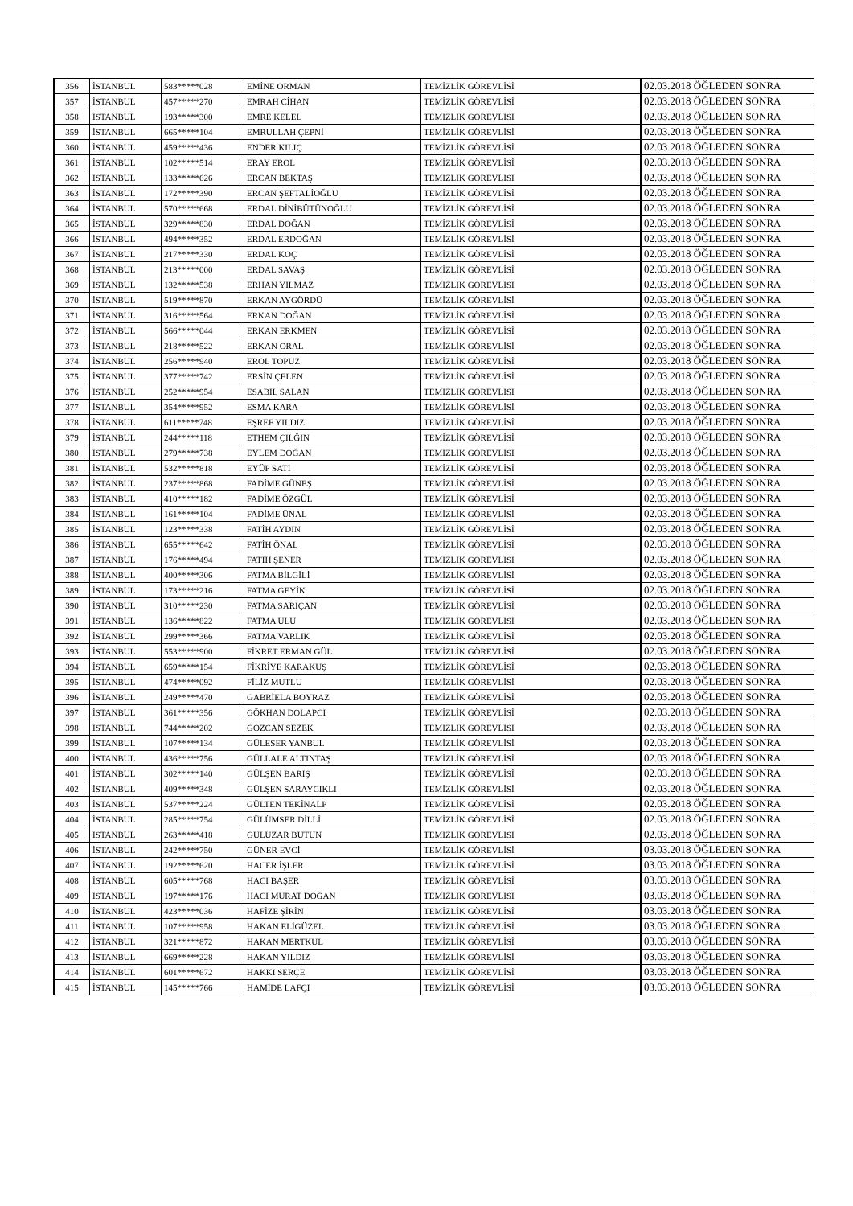| 356 | İSTANBUL | 583*****028 | EMİNE ORMAN | TEMİZLİK GÖREVLİSİ | 02.03.2018 ÖĞLEDEN SONRA |
| 357 | İSTANBUL | 457*****270 | EMRAH CİHAN | TEMİZLİK GÖREVLİSİ | 02.03.2018 ÖĞLEDEN SONRA |
| 358 | İSTANBUL | 193*****300 | EMRE KELEL | TEMİZLİK GÖREVLİSİ | 02.03.2018 ÖĞLEDEN SONRA |
| 359 | İSTANBUL | 665*****104 | EMRULLAH ÇEPNİ | TEMİZLİK GÖREVLİSİ | 02.03.2018 ÖĞLEDEN SONRA |
| 360 | İSTANBUL | 459*****436 | ENDER KILIÇ | TEMİZLİK GÖREVLİSİ | 02.03.2018 ÖĞLEDEN SONRA |
| 361 | İSTANBUL | 102*****514 | ERAY EROL | TEMİZLİK GÖREVLİSİ | 02.03.2018 ÖĞLEDEN SONRA |
| 362 | İSTANBUL | 133*****626 | ERCAN BEKTAŞ | TEMİZLİK GÖREVLİSİ | 02.03.2018 ÖĞLEDEN SONRA |
| 363 | İSTANBUL | 172*****390 | ERCAN ŞEFTALİOĞLU | TEMİZLİK GÖREVLİSİ | 02.03.2018 ÖĞLEDEN SONRA |
| 364 | İSTANBUL | 570*****668 | ERDAL DİNİBÜTÜNOĞLU | TEMİZLİK GÖREVLİSİ | 02.03.2018 ÖĞLEDEN SONRA |
| 365 | İSTANBUL | 329*****830 | ERDAL DOĞAN | TEMİZLİK GÖREVLİSİ | 02.03.2018 ÖĞLEDEN SONRA |
| 366 | İSTANBUL | 494*****352 | ERDAL ERDOĞAN | TEMİZLİK GÖREVLİSİ | 02.03.2018 ÖĞLEDEN SONRA |
| 367 | İSTANBUL | 217*****330 | ERDAL KOÇ | TEMİZLİK GÖREVLİSİ | 02.03.2018 ÖĞLEDEN SONRA |
| 368 | İSTANBUL | 213*****000 | ERDAL SAVAŞ | TEMİZLİK GÖREVLİSİ | 02.03.2018 ÖĞLEDEN SONRA |
| 369 | İSTANBUL | 132*****538 | ERHAN YILMAZ | TEMİZLİK GÖREVLİSİ | 02.03.2018 ÖĞLEDEN SONRA |
| 370 | İSTANBUL | 519*****870 | ERKAN AYGÖRDÜ | TEMİZLİK GÖREVLİSİ | 02.03.2018 ÖĞLEDEN SONRA |
| 371 | İSTANBUL | 316*****564 | ERKAN DOĞAN | TEMİZLİK GÖREVLİSİ | 02.03.2018 ÖĞLEDEN SONRA |
| 372 | İSTANBUL | 566*****044 | ERKAN ERKMEN | TEMİZLİK GÖREVLİSİ | 02.03.2018 ÖĞLEDEN SONRA |
| 373 | İSTANBUL | 218*****522 | ERKAN ORAL | TEMİZLİK GÖREVLİSİ | 02.03.2018 ÖĞLEDEN SONRA |
| 374 | İSTANBUL | 256*****940 | EROL TOPUZ | TEMİZLİK GÖREVLİSİ | 02.03.2018 ÖĞLEDEN SONRA |
| 375 | İSTANBUL | 377*****742 | ERSİN ÇELEN | TEMİZLİK GÖREVLİSİ | 02.03.2018 ÖĞLEDEN SONRA |
| 376 | İSTANBUL | 252*****954 | ESABİL SALAN | TEMİZLİK GÖREVLİSİ | 02.03.2018 ÖĞLEDEN SONRA |
| 377 | İSTANBUL | 354*****952 | ESMA KARA | TEMİZLİK GÖREVLİSİ | 02.03.2018 ÖĞLEDEN SONRA |
| 378 | İSTANBUL | 611*****748 | EŞREF YILDIZ | TEMİZLİK GÖREVLİSİ | 02.03.2018 ÖĞLEDEN SONRA |
| 379 | İSTANBUL | 244*****118 | ETHEM ÇILĞIN | TEMİZLİK GÖREVLİSİ | 02.03.2018 ÖĞLEDEN SONRA |
| 380 | İSTANBUL | 279*****738 | EYLEM DOĞAN | TEMİZLİK GÖREVLİSİ | 02.03.2018 ÖĞLEDEN SONRA |
| 381 | İSTANBUL | 532*****818 | EYÜP SATI | TEMİZLİK GÖREVLİSİ | 02.03.2018 ÖĞLEDEN SONRA |
| 382 | İSTANBUL | 237*****868 | FADİME GÜNEŞ | TEMİZLİK GÖREVLİSİ | 02.03.2018 ÖĞLEDEN SONRA |
| 383 | İSTANBUL | 410*****182 | FADİME ÖZGÜL | TEMİZLİK GÖREVLİSİ | 02.03.2018 ÖĞLEDEN SONRA |
| 384 | İSTANBUL | 161*****104 | FADİME ÜNAL | TEMİZLİK GÖREVLİSİ | 02.03.2018 ÖĞLEDEN SONRA |
| 385 | İSTANBUL | 123*****338 | FATİH AYDIN | TEMİZLİK GÖREVLİSİ | 02.03.2018 ÖĞLEDEN SONRA |
| 386 | İSTANBUL | 655*****642 | FATİH ÖNAL | TEMİZLİK GÖREVLİSİ | 02.03.2018 ÖĞLEDEN SONRA |
| 387 | İSTANBUL | 176*****494 | FATİH ŞENER | TEMİZLİK GÖREVLİSİ | 02.03.2018 ÖĞLEDEN SONRA |
| 388 | İSTANBUL | 400*****306 | FATMA BİLGİLİ | TEMİZLİK GÖREVLİSİ | 02.03.2018 ÖĞLEDEN SONRA |
| 389 | İSTANBUL | 173*****216 | FATMA GEYİK | TEMİZLİK GÖREVLİSİ | 02.03.2018 ÖĞLEDEN SONRA |
| 390 | İSTANBUL | 310*****230 | FATMA SARIÇAN | TEMİZLİK GÖREVLİSİ | 02.03.2018 ÖĞLEDEN SONRA |
| 391 | İSTANBUL | 136*****822 | FATMA ULU | TEMİZLİK GÖREVLİSİ | 02.03.2018 ÖĞLEDEN SONRA |
| 392 | İSTANBUL | 299*****366 | FATMA VARLIK | TEMİZLİK GÖREVLİSİ | 02.03.2018 ÖĞLEDEN SONRA |
| 393 | İSTANBUL | 553*****900 | FİKRET ERMAN GÜL | TEMİZLİK GÖREVLİSİ | 02.03.2018 ÖĞLEDEN SONRA |
| 394 | İSTANBUL | 659*****154 | FİKRİYE KARAKUŞ | TEMİZLİK GÖREVLİSİ | 02.03.2018 ÖĞLEDEN SONRA |
| 395 | İSTANBUL | 474*****092 | FİLİZ MUTLU | TEMİZLİK GÖREVLİSİ | 02.03.2018 ÖĞLEDEN SONRA |
| 396 | İSTANBUL | 249*****470 | GABRİELA BOYRAZ | TEMİZLİK GÖREVLİSİ | 02.03.2018 ÖĞLEDEN SONRA |
| 397 | İSTANBUL | 361*****356 | GÖKHAN DOLAPCI | TEMİZLİK GÖREVLİSİ | 02.03.2018 ÖĞLEDEN SONRA |
| 398 | İSTANBUL | 744*****202 | GÖZCAN SEZEK | TEMİZLİK GÖREVLİSİ | 02.03.2018 ÖĞLEDEN SONRA |
| 399 | İSTANBUL | 107*****134 | GÜLESER YANBUL | TEMİZLİK GÖREVLİSİ | 02.03.2018 ÖĞLEDEN SONRA |
| 400 | İSTANBUL | 436*****756 | GÜLLALE ALTINTAŞ | TEMİZLİK GÖREVLİSİ | 02.03.2018 ÖĞLEDEN SONRA |
| 401 | İSTANBUL | 302*****140 | GÜLŞEN BARIŞ | TEMİZLİK GÖREVLİSİ | 02.03.2018 ÖĞLEDEN SONRA |
| 402 | İSTANBUL | 409*****348 | GÜLŞEN SARAYCIKLI | TEMİZLİK GÖREVLİSİ | 02.03.2018 ÖĞLEDEN SONRA |
| 403 | İSTANBUL | 537*****224 | GÜLTEN TEKİNALP | TEMİZLİK GÖREVLİSİ | 02.03.2018 ÖĞLEDEN SONRA |
| 404 | İSTANBUL | 285*****754 | GÜLÜMSER DİLLİ | TEMİZLİK GÖREVLİSİ | 02.03.2018 ÖĞLEDEN SONRA |
| 405 | İSTANBUL | 263*****418 | GÜLÜZAR BÜTÜN | TEMİZLİK GÖREVLİSİ | 02.03.2018 ÖĞLEDEN SONRA |
| 406 | İSTANBUL | 242*****750 | GÜNER EVCİ | TEMİZLİK GÖREVLİSİ | 03.03.2018 ÖĞLEDEN SONRA |
| 407 | İSTANBUL | 192*****620 | HACER İŞLER | TEMİZLİK GÖREVLİSİ | 03.03.2018 ÖĞLEDEN SONRA |
| 408 | İSTANBUL | 605*****768 | HACI BAŞER | TEMİZLİK GÖREVLİSİ | 03.03.2018 ÖĞLEDEN SONRA |
| 409 | İSTANBUL | 197*****176 | HACI MURAT DOĞAN | TEMİZLİK GÖREVLİSİ | 03.03.2018 ÖĞLEDEN SONRA |
| 410 | İSTANBUL | 423*****036 | HAFİZE ŞİRİN | TEMİZLİK GÖREVLİSİ | 03.03.2018 ÖĞLEDEN SONRA |
| 411 | İSTANBUL | 107*****958 | HAKAN ELİGÜZEL | TEMİZLİK GÖREVLİSİ | 03.03.2018 ÖĞLEDEN SONRA |
| 412 | İSTANBUL | 321*****872 | HAKAN MERTKUL | TEMİZLİK GÖREVLİSİ | 03.03.2018 ÖĞLEDEN SONRA |
| 413 | İSTANBUL | 669*****228 | HAKAN YILDIZ | TEMİZLİK GÖREVLİSİ | 03.03.2018 ÖĞLEDEN SONRA |
| 414 | İSTANBUL | 601*****672 | HAKKI SERÇE | TEMİZLİK GÖREVLİSİ | 03.03.2018 ÖĞLEDEN SONRA |
| 415 | İSTANBUL | 145*****766 | HAMİDE LAFÇI | TEMİZLİK GÖREVLİSİ | 03.03.2018 ÖĞLEDEN SONRA |